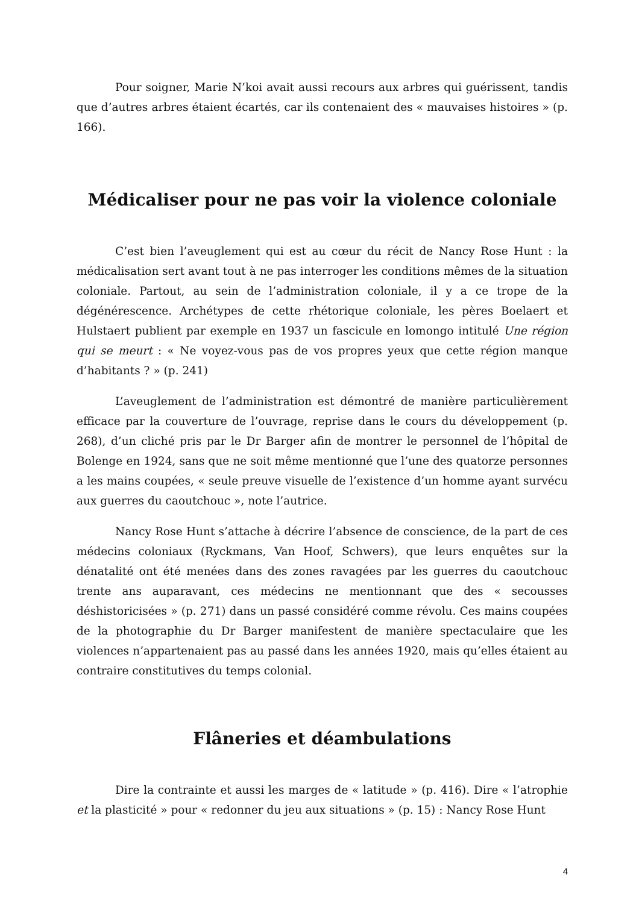Pour soigner, Marie N’koi avait aussi recours aux arbres qui guérissent, tandis que d’autres arbres étaient écartés, car ils contenaient des « mauvaises histoires » (p. 166).
Médicaliser pour ne pas voir la violence coloniale
C’est bien l’aveuglement qui est au cœur du récit de Nancy Rose Hunt : la médicalisation sert avant tout à ne pas interroger les conditions mêmes de la situation coloniale. Partout, au sein de l’administration coloniale, il y a ce trope de la dégénérescence. Archétypes de cette rhétorique coloniale, les pères Boelaert et Hulstaert publient par exemple en 1937 un fascicule en lomongo intitulé Une région qui se meurt : « Ne voyez-vous pas de vos propres yeux que cette région manque d’habitants ? » (p. 241)
L’aveuglement de l’administration est démontré de manière particulièrement efficace par la couverture de l’ouvrage, reprise dans le cours du développement (p. 268), d’un cliché pris par le Dr Barger afin de montrer le personnel de l’hôpital de Bolenge en 1924, sans que ne soit même mentionné que l’une des quatorze personnes a les mains coupées, « seule preuve visuelle de l’existence d’un homme ayant survécu aux guerres du caoutchouc », note l’autrice.
Nancy Rose Hunt s’attache à décrire l’absence de conscience, de la part de ces médecins coloniaux (Ryckmans, Van Hoof, Schwers), que leurs enquêtes sur la dénatalité ont été menées dans des zones ravagées par les guerres du caoutchouc trente ans auparavant, ces médecins ne mentionnant que des « secousses déshistoricisées » (p. 271) dans un passé considéré comme révolu. Ces mains coupées de la photographie du Dr Barger manifestent de manière spectaculaire que les violences n’appartenaient pas au passé dans les années 1920, mais qu’elles étaient au contraire constitutives du temps colonial.
Flâneries et déambulations
Dire la contrainte et aussi les marges de « latitude » (p. 416). Dire « l’atrophie et la plasticité » pour « redonner du jeu aux situations » (p. 15) : Nancy Rose Hunt
4